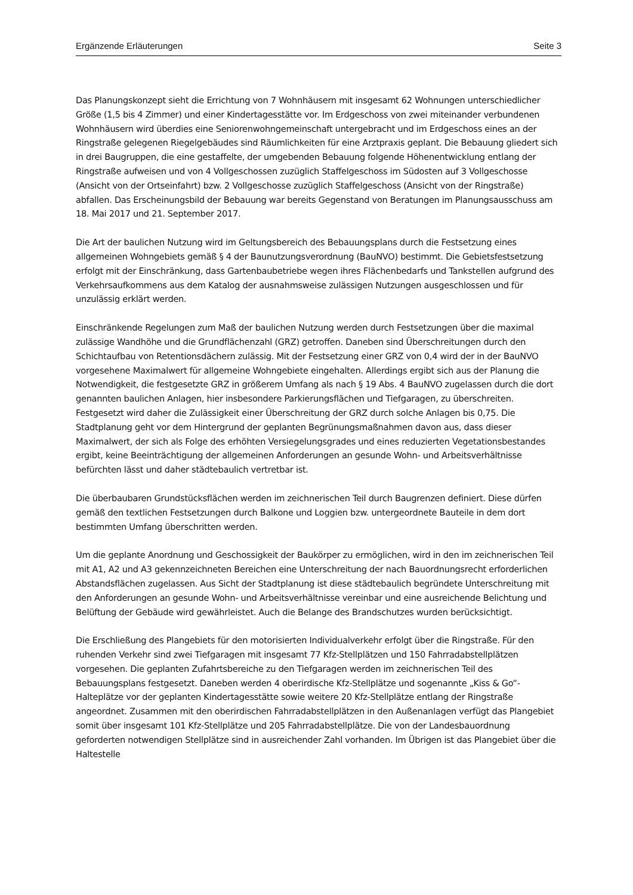Ergänzende Erläuterungen Seite 3
Das Planungskonzept sieht die Errichtung von 7 Wohnhäusern mit insgesamt 62 Wohnungen unterschiedlicher Größe (1,5 bis 4 Zimmer) und einer Kindertagesstätte vor. Im Erdgeschoss von zwei miteinander verbundenen Wohnhäusern wird überdies eine Seniorenwohngemeinschaft untergebracht und im Erdgeschoss eines an der Ringstraße gelegenen Riegelgebäudes sind Räumlichkeiten für eine Arztpraxis geplant. Die Bebauung gliedert sich in drei Baugruppen, die eine gestaffelte, der umgebenden Bebauung folgende Höhenentwicklung entlang der Ringstraße aufweisen und von 4 Vollgeschossen zuzüglich Staffelgeschoss im Südosten auf 3 Vollgeschosse (Ansicht von der Ortseinfahrt) bzw. 2 Vollgeschosse zuzüglich Staffelgeschoss (Ansicht von der Ringstraße) abfallen. Das Erscheinungsbild der Bebauung war bereits Gegenstand von Beratungen im Planungsausschuss am 18. Mai 2017 und 21. September 2017.
Die Art der baulichen Nutzung wird im Geltungsbereich des Bebauungsplans durch die Festsetzung eines allgemeinen Wohngebiets gemäß § 4 der Baunutzungsverordnung (BauNVO) bestimmt. Die Gebietsfestsetzung erfolgt mit der Einschränkung, dass Gartenbaubetriebe wegen ihres Flächenbedarfs und Tankstellen aufgrund des Verkehrsaufkommens aus dem Katalog der ausnahmsweise zulässigen Nutzungen ausgeschlossen und für unzulässig erklärt werden.
Einschränkende Regelungen zum Maß der baulichen Nutzung werden durch Festsetzungen über die maximal zulässige Wandhöhe und die Grundflächenzahl (GRZ) getroffen. Daneben sind Überschreitungen durch den Schichtaufbau von Retentionsdächern zulässig. Mit der Festsetzung einer GRZ von 0,4 wird der in der BauNVO vorgesehene Maximalwert für allgemeine Wohngebiete eingehalten. Allerdings ergibt sich aus der Planung die Notwendigkeit, die festgesetzte GRZ in größerem Umfang als nach § 19 Abs. 4 BauNVO zugelassen durch die dort genannten baulichen Anlagen, hier insbesondere Parkierungsflächen und Tiefgaragen, zu überschreiten. Festgesetzt wird daher die Zulässigkeit einer Überschreitung der GRZ durch solche Anlagen bis 0,75. Die Stadtplanung geht vor dem Hintergrund der geplanten Begrünungsmaßnahmen davon aus, dass dieser Maximalwert, der sich als Folge des erhöhten Versiegelungsgrades und eines reduzierten Vegetationsbestandes ergibt, keine Beeinträchtigung der allgemeinen Anforderungen an gesunde Wohn- und Arbeitsverhältnisse befürchten lässt und daher städtebaulich vertretbar ist.
Die überbaubaren Grundstücksflächen werden im zeichnerischen Teil durch Baugrenzen definiert. Diese dürfen gemäß den textlichen Festsetzungen durch Balkone und Loggien bzw. untergeordnete Bauteile in dem dort bestimmten Umfang überschritten werden.
Um die geplante Anordnung und Geschossigkeit der Baukörper zu ermöglichen, wird in den im zeichnerischen Teil mit A1, A2 und A3 gekennzeichneten Bereichen eine Unterschreitung der nach Bauordnungsrecht erforderlichen Abstandsflächen zugelassen. Aus Sicht der Stadtplanung ist diese städtebaulich begründete Unterschreitung mit den Anforderungen an gesunde Wohn- und Arbeitsverhältnisse vereinbar und eine ausreichende Belichtung und Belüftung der Gebäude wird gewährleistet. Auch die Belange des Brandschutzes wurden berücksichtigt.
Die Erschließung des Plangebiets für den motorisierten Individualverkehr erfolgt über die Ringstraße. Für den ruhenden Verkehr sind zwei Tiefgaragen mit insgesamt 77 Kfz-Stellplätzen und 150 Fahrradabstellplätzen vorgesehen. Die geplanten Zufahrtsbereiche zu den Tiefgaragen werden im zeichnerischen Teil des Bebauungsplans festgesetzt. Daneben werden 4 oberirdische Kfz-Stellplätze und sogenannte „Kiss & Go“-Halteplätze vor der geplanten Kindertagesstätte sowie weitere 20 Kfz-Stellplätze entlang der Ringstraße angeordnet. Zusammen mit den oberirdischen Fahrradabstellplätzen in den Außenanlagen verfügt das Plangebiet somit über insgesamt 101 Kfz-Stellplätze und 205 Fahrradabstellplätze. Die von der Landesbauordnung geforderten notwendigen Stellplätze sind in ausreichender Zahl vorhanden. Im Übrigen ist das Plangebiet über die Haltestelle